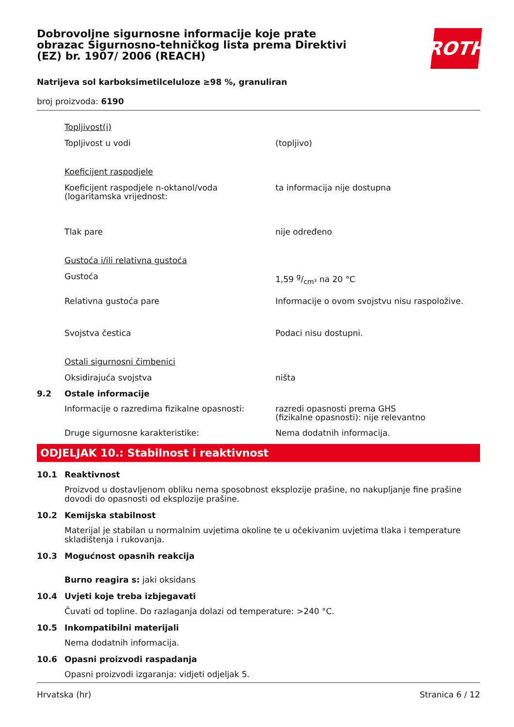ROTH
Dobrovoljne sigurnosne informacije koje prate obrazac Sigurnosno-tehničkog lista prema Direktivi (EZ) br. 1907/ 2006 (REACH)
Natrijeva sol karboksimetilceluloze ≥98 %, granuliran
broj proizvoda: 6190
Topljivost(i)
Topljivost u vodi (topljivo)
Koeficijent raspodjele
Koeficijent raspodjele n-oktanol/voda (logaritamska vrijednost:
ta informacija nije dostupna
Tlak pare nije određeno
Gustoća i/ili relativna gustoća
Gustoća 1,59 g/cm³ na 20 °C
Relativna gustoća pare Informacije o ovom svojstvu nisu raspoložive.
Svojstva čestica Podaci nisu dostupni.
Ostali sigurnosni čimbenici
Oksidirajuća svojstva ništa
9.2 Ostale informacije
Informacije o razredima fizikalne opasnosti:
razredi opasnosti prema GHS
(fizikalne opasnosti): nije relevantno
Druge sigurnosne karakteristike: Nema dodatnih informacija.
ODJELJAK 10.: Stabilnost i reaktivnost
10.1 Reaktivnost
Proizvod u dostavljenom obliku nema sposobnost eksplozije prašine, no nakupljanje fine prašine dovodi do opasnosti od eksplozije prašine.
10.2 Kemijska stabilnost
Materijal je stabilan u normalnim uvjetima okoline te u očekivanim uvjetima tlaka i temperature skladištenja i rukovanja.
10.3 Mogućnost opasnih reakcija
Burno reagira s: jaki oksidans
10.4 Uvjeti koje treba izbjegavati
Čuvati od topline. Do razlaganja dolazi od temperature: >240 °C.
10.5 Inkompatibilni materijali
Nema dodatnih informacija.
10.6 Opasni proizvodi raspadanja
Opasni proizvodi izgaranja: vidjeti odjeljak 5.
Hrvatska (hr) Stranica 6 / 12